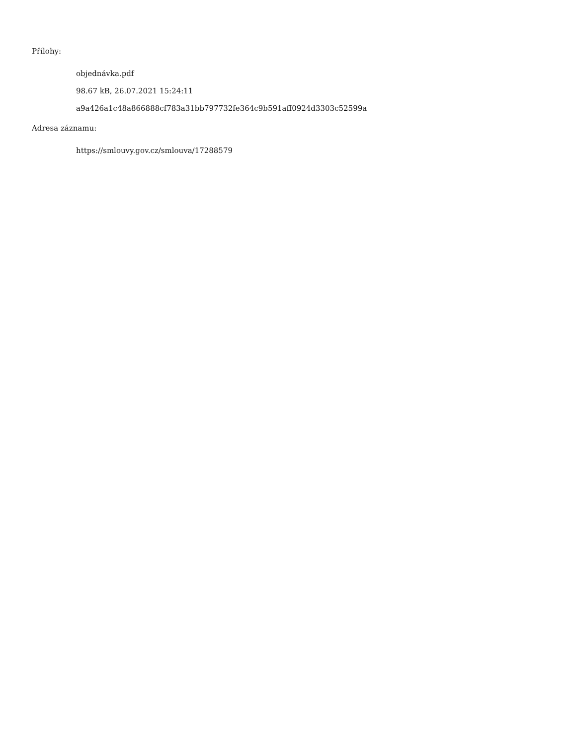Přílohy:
objednávka.pdf
98.67 kB, 26.07.2021 15:24:11
a9a426a1c48a866888cf783a31bb797732fe364c9b591aff0924d3303c52599a
Adresa záznamu:
https://smlouvy.gov.cz/smlouva/17288579